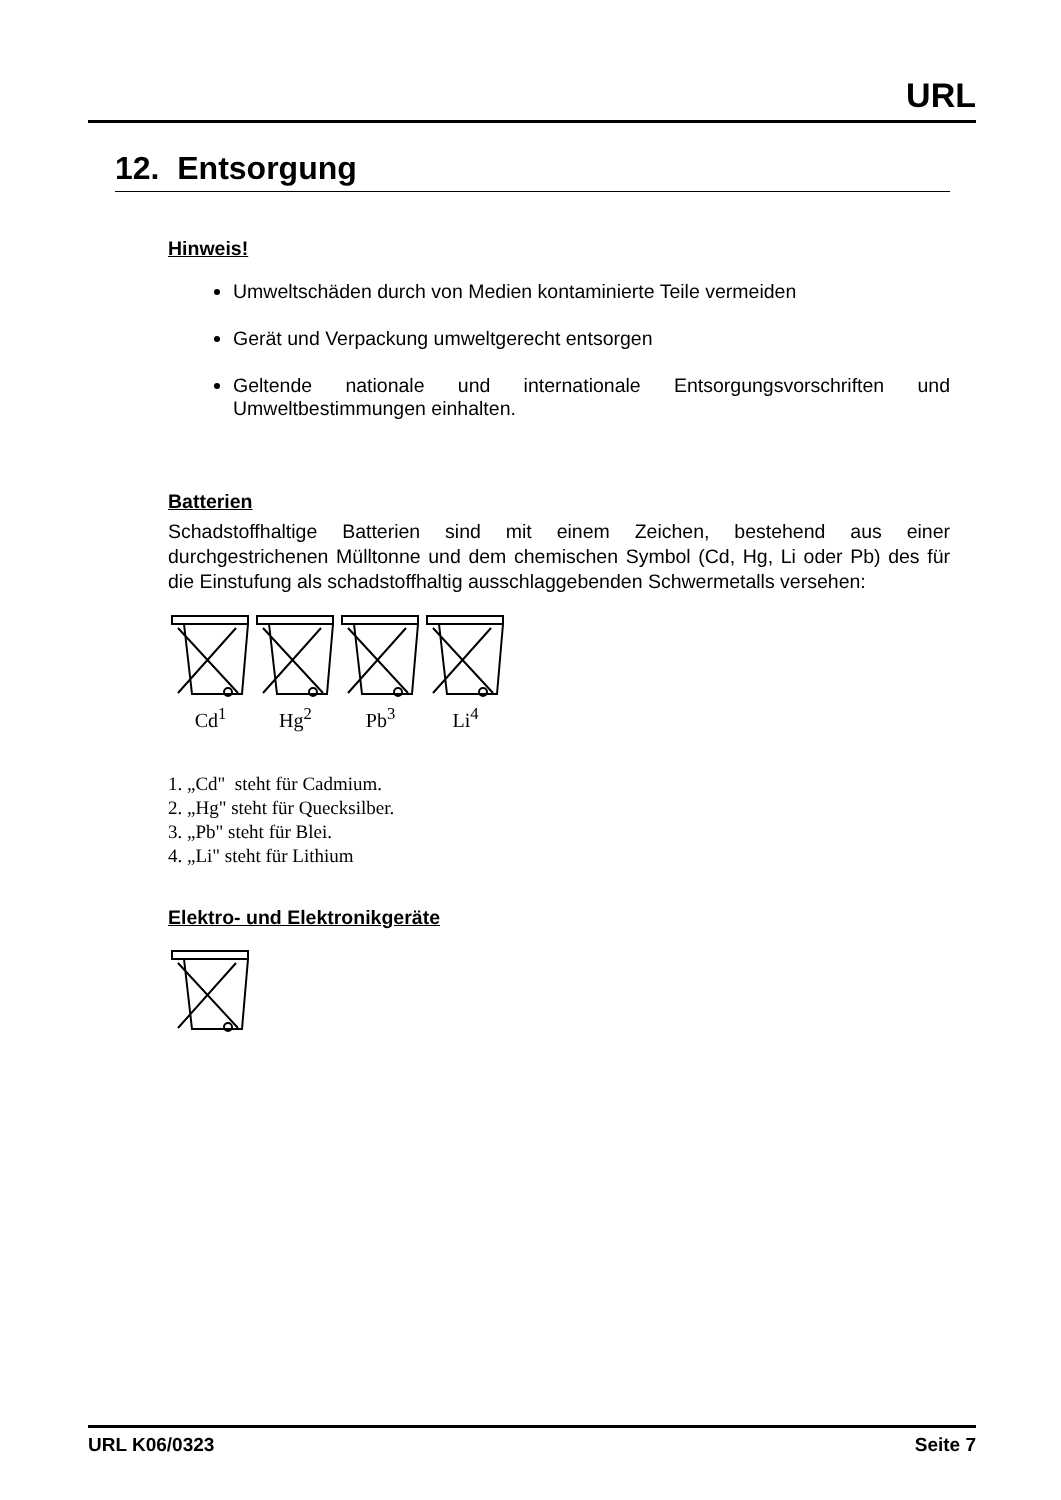URL
12. Entsorgung
Hinweis!
Umweltschäden durch von Medien kontaminierte Teile vermeiden
Gerät und Verpackung umweltgerecht entsorgen
Geltende nationale und internationale Entsorgungsvorschriften und Umweltbestimmungen einhalten.
Batterien
Schadstoffhaltige Batterien sind mit einem Zeichen, bestehend aus einer durchgestrichenen Mülltonne und dem chemischen Symbol (Cd, Hg, Li oder Pb) des für die Einstufung als schadstoffhaltig ausschlaggebenden Schwermetalls versehen:
Cd<sup>1</sup> Hg<sup>2</sup> Pb<sup>3</sup> Li<sup>4</sup>
1. „Cd" steht für Cadmium.
2. „Hg" steht für Quecksilber.
3. „Pb" steht für Blei.
4. „Li" steht für Lithium
Elektro- und Elektronikgeräte
URL K06/0323 Seite 7